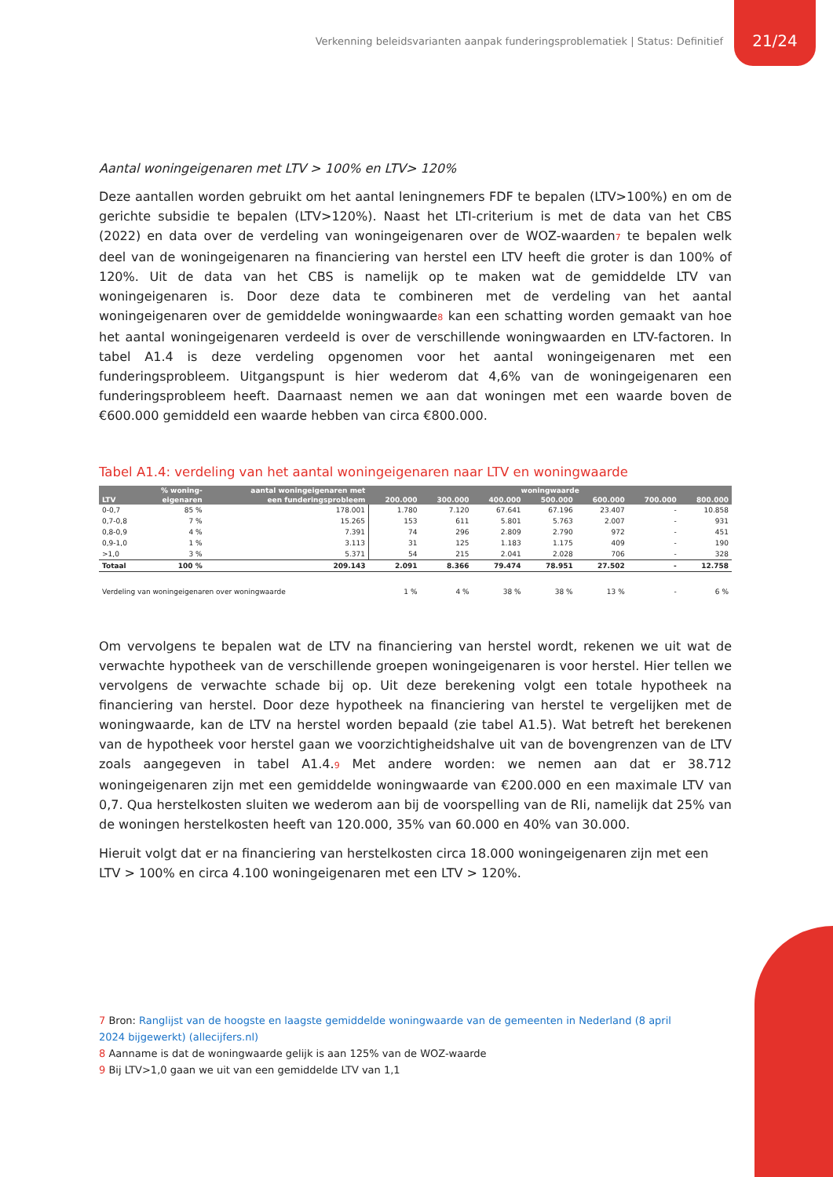Verkenning beleidsvarianten aanpak funderingsproblematiek | Status: Definitief 21/24
Aantal woningeigenaren met LTV > 100% en LTV> 120%
Deze aantallen worden gebruikt om het aantal leningnemers FDF te bepalen (LTV>100%) en om de gerichte subsidie te bepalen (LTV>120%). Naast het LTI-criterium is met de data van het CBS (2022) en data over de verdeling van woningeigenaren over de WOZ-waarden<sup>7</sup> te bepalen welk deel van de woningeigenaren na financiering van herstel een LTV heeft die groter is dan 100% of 120%. Uit de data van het CBS is namelijk op te maken wat de gemiddelde LTV van woningeigenaren is. Door deze data te combineren met de verdeling van het aantal woningeigenaren over de gemiddelde woningwaarde<sup>8</sup> kan een schatting worden gemaakt van hoe het aantal woningeigenaren verdeeld is over de verschillende woningwaarden en LTV-factoren. In tabel A1.4 is deze verdeling opgenomen voor het aantal woningeigenaren met een funderingsprobleem. Uitgangspunt is hier wederom dat 4,6% van de woningeigenaren een funderingsprobleem heeft. Daarnaast nemen we aan dat woningen met een waarde boven de €600.000 gemiddeld een waarde hebben van circa €800.000.
Tabel A1.4: verdeling van het aantal woningeigenaren naar LTV en woningwaarde
| | % woning- | aantal woningeigenaren met | woningwaarde | | | | | | |
| --- | --- | --- | --- | --- | --- | --- | --- | --- | --- |
| LTV | eigenaren | een funderingsprobleem | 200.000 | 300.000 | 400.000 | 500.000 | 600.000 | 700.000 | 800.000 |
| 0-0,7 | 85 % | 178.001 | 1.780 | 7.120 | 67.641 | 67.196 | 23.407 | - | 10.858 |
| 0,7-0,8 | 7 % | 15.265 | 153 | 611 | 5.801 | 5.763 | 2.007 | - | 931 |
| 0,8-0,9 | 4 % | 7.391 | 74 | 296 | 2.809 | 2.790 | 972 | - | 451 |
| 0,9-1,0 | 1 % | 3.113 | 31 | 125 | 1.183 | 1.175 | 409 | - | 190 |
| >1,0 | 3 % | 5.371 | 54 | 215 | 2.041 | 2.028 | 706 | - | 328 |
| Totaal | 100 % | 209.143 | 2.091 | 8.366 | 79.474 | 78.951 | 27.502 | - | 12.758 |
| Verdeling van woningeigenaren over woningwaarde | | | 1 % | 4 % | 38 % | 38 % | 13 % | - | 6 % |
Om vervolgens te bepalen wat de LTV na financiering van herstel wordt, rekenen we uit wat de verwachte hypotheek van de verschillende groepen woningeigenaren is voor herstel. Hier tellen we vervolgens de verwachte schade bij op. Uit deze berekening volgt een totale hypotheek na financiering van herstel. Door deze hypotheek na financiering van herstel te vergelijken met de woningwaarde, kan de LTV na herstel worden bepaald (zie tabel A1.5). Wat betreft het berekenen van de hypotheek voor herstel gaan we voorzichtigheidshalve uit van de bovengrenzen van de LTV zoals aangegeven in tabel A1.4.<sup>9</sup> Met andere worden: we nemen aan dat er 38.712 woningeigenaren zijn met een gemiddelde woningwaarde van €200.000 en een maximale LTV van 0,7. Qua herstelkosten sluiten we wederom aan bij de voorspelling van de RIi, namelijk dat 25% van de woningen herstelkosten heeft van 120.000, 35% van 60.000 en 40% van 30.000.
Hieruit volgt dat er na financiering van herstelkosten circa 18.000 woningeigenaren zijn met een LTV > 100% en circa 4.100 woningeigenaren met een LTV > 120%.
7 Bron: Ranglijst van de hoogste en laagste gemiddelde woningwaarde van de gemeenten in Nederland (8 april 2024 bijgewerkt) (allecijfers.nl)
8 Aanname is dat de woningwaarde gelijk is aan 125% van de WOZ-waarde
9 Bij LTV>1,0 gaan we uit van een gemiddelde LTV van 1,1